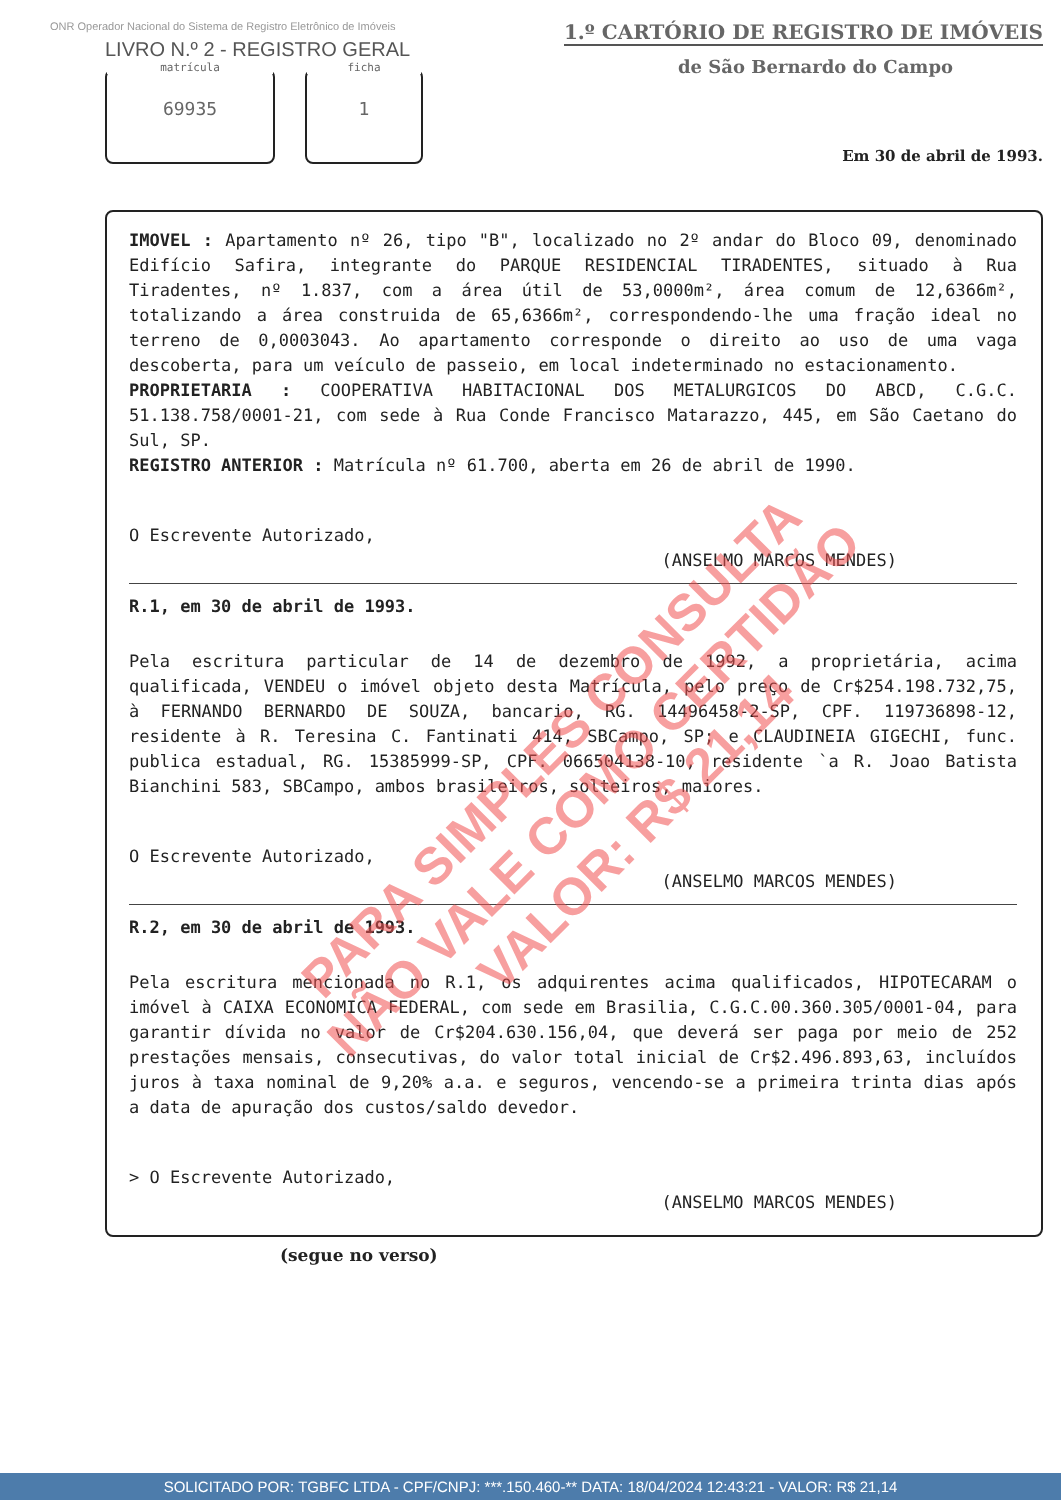ONR Operador Nacional do Sistema de Registro Eletrônico de Imóveis
LIVRO N.º 2 - REGISTRO GERAL
matrícula
69935
ficha
1
1.º CARTÓRIO DE REGISTRO DE IMÓVEIS
de São Bernardo do Campo
Em 30 de abril de 1993.
IMOVEL : Apartamento nº 26, tipo "B", localizado no 2º andar do Bloco 09, denominado Edifício Safira, integrante do PARQUE RESIDENCIAL TIRADENTES, situado à Rua Tiradentes, nº 1.837, com a área útil de 53,0000m², área comum de 12,6366m², totalizando a área construida de 65,6366m², correspondendo-lhe uma fração ideal no terreno de 0,0003043. Ao apartamento corresponde o direito ao uso de uma vaga descoberta, para um veículo de passeio, em local indeterminado no estacionamento.
PROPRIETARIA : COOPERATIVA HABITACIONAL DOS METALURGICOS DO ABCD, C.G.C. 51.138.758/0001-21, com sede à Rua Conde Francisco Matarazzo, 445, em São Caetano do Sul, SP.
REGISTRO ANTERIOR : Matrícula nº 61.700, aberta em 26 de abril de 1990.
O Escrevente Autorizado,
(ANSELMO MARCOS MENDES)
R.1, em 30 de abril de 1993.
Pela escritura particular de 14 de dezembro de 1992, a proprietária, acima qualificada, VENDEU o imóvel objeto desta Matrícula, pelo preço de Cr$254.198.732,75, à FERNANDO BERNARDO DE SOUZA, bancario, RG. 14496458-2-SP, CPF. 119736898-12, residente à R. Teresina C. Fantinati 414, SBCampo, SP; e CLAUDINEIA GIGECHI, func. publica estadual, RG. 15385999-SP, CPF. 066504138-10, residente `a R. Joao Batista Bianchini 583, SBCampo, ambos brasileiros, solteiros, maiores.
O Escrevente Autorizado,
(ANSELMO MARCOS MENDES)
R.2, em 30 de abril de 1993.
Pela escritura mencionada no R.1, os adquirentes acima qualificados, HIPOTECARAM o imóvel à CAIXA ECONOMICA FEDERAL, com sede em Brasilia, C.G.C.00.360.305/0001-04, para garantir dívida no valor de Cr$204.630.156,04, que deverá ser paga por meio de 252 prestações mensais, consecutivas, do valor total inicial de Cr$2.496.893,63, incluídos juros à taxa nominal de 9,20% a.a. e seguros, vencendo-se a primeira trinta dias após a data de apuração dos custos/saldo devedor.
> O Escrevente Autorizado,
(ANSELMO MARCOS MENDES)
(segue no verso)
PARA SIMPLES CONSULTA
NÃO VALE COMO CERTIDÃO
VALOR: R$ 21,14
SOLICITADO POR: TGBFC LTDA - CPF/CNPJ: ***.150.460-** DATA: 18/04/2024 12:43:21 - VALOR: R$ 21,14